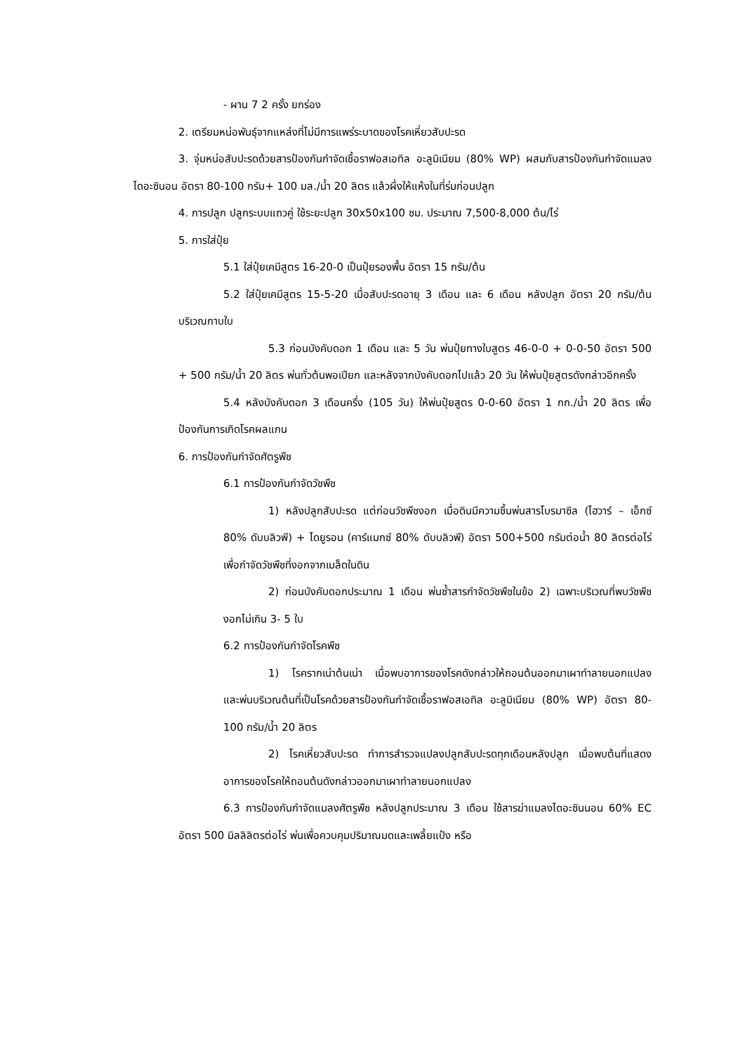- ผาน 7 2 ครั้ง ยกร่อง
2. เตรียมหน่อพันธุ์จากแหล่งที่ไม่มีการแพร่ระบาดของโรคเหี่ยวสับปะรด
3. จุ่มหน่อสับปะรดด้วยสารป้องกันกำจัดเชื้อราฟอสเอทิล อะลูมิเนียม (80% WP) ผสมกับสารป้องกันกำจัดแมลง ไดอะซินอน อัตรา 80-100 กรัม+ 100 มล./น้ำ 20 ลิตร แล้วผึ่งให้แห้งในที่ร่มก่อนปลูก
4. การปลูก ปลูกระบบแถวคู่ ใช้ระยะปลูก 30x50x100 ซม. ประมาณ 7,500-8,000 ต้น/ไร่
5. การใส่ปุ๋ย
5.1 ใส่ปุ๋ยเคมีสูตร 16-20-0 เป็นปุ๋ยรองพื้น อัตรา 15 กรัม/ต้น
5.2 ใส่ปุ๋ยเคมีสูตร 15-5-20 เมื่อสับปะรดอายุ 3 เดือน และ 6 เดือน หลังปลูก อัตรา 20 กรัม/ต้น บริเวณกาบใบ
5.3 ก่อนบังคับดอก 1 เดือน และ 5 วัน พ่นปุ๋ยทางใบสูตร 46-0-0 + 0-0-50 อัตรา 500 + 500 กรัม/น้ำ 20 ลิตร พ่นทั่วต้นพอเปียก และหลังจากบังคับดอกไปแล้ว 20 วัน ให้พ่นปุ๋ยสูตรดังกล่าวอีกครั้ง
5.4 หลังบังคับดอก 3 เดือนครึ่ง (105 วัน) ให้พ่นปุ๋ยสูตร 0-0-60 อัตรา 1 กก./น้ำ 20 ลิตร เพื่อป้องกันการเกิดโรคผลแกน
6. การป้องกันกำจัดศัตรูพืช
6.1 การป้องกันกำจัดวัชพืช
1) หลังปลูกสับปะรด แต่ก่อนวัชพืชงอก เมื่อดินมีความชื้นพ่นสารโบรมาซิล (ไฮวาร์ – เอ็กซ์ 80% ดับบลิวพี) + ไดยูรอน (คาร์แมกซ์ 80% ดับบลิวพี) อัตรา 500+500 กรัมต่อน้ำ 80 ลิตรต่อไร่ เพื่อกำจัดวัชพืชที่งอกจากเมล็ดในดิน
2) ก่อนบังคับดอกประมาณ 1 เดือน พ่นซ้ำสารกำจัดวัชพืชในข้อ 2) เฉพาะบริเวณที่พบวัชพืชงอกไม่เกิน 3- 5 ใบ
6.2 การป้องกันกำจัดโรคพืช
1) โรครากเน่าต้นเน่า เมื่อพบอาการของโรคดังกล่าวให้ถอนต้นออกมาเผาทำลายนอกแปลง และพ่นบริเวณต้นที่เป็นโรคด้วยสารป้องกันกำจัดเชื้อราฟอสเอทิล อะลูมิเนียม (80% WP) อัตรา 80-100 กรัม/น้ำ 20 ลิตร
2) โรคเหี่ยวสับปะรด ทำการสำรวจแปลงปลูกสับปะรดทุกเดือนหลังปลูก เมื่อพบต้นที่แสดงอาการของโรคให้ถอนต้นดังกล่าวออกมาเผาทำลายนอกแปลง
6.3 การป้องกันกำจัดแมลงศัตรูพืช หลังปลูกประมาณ 3 เดือน ใช้สารฆ่าแมลงไดอะซินนอน 60% EC อัตรา 500 มิลลิลิตรต่อไร่ พ่นเพื่อควบคุมปริมาณมดและเพลี้ยแป้ง หรือ